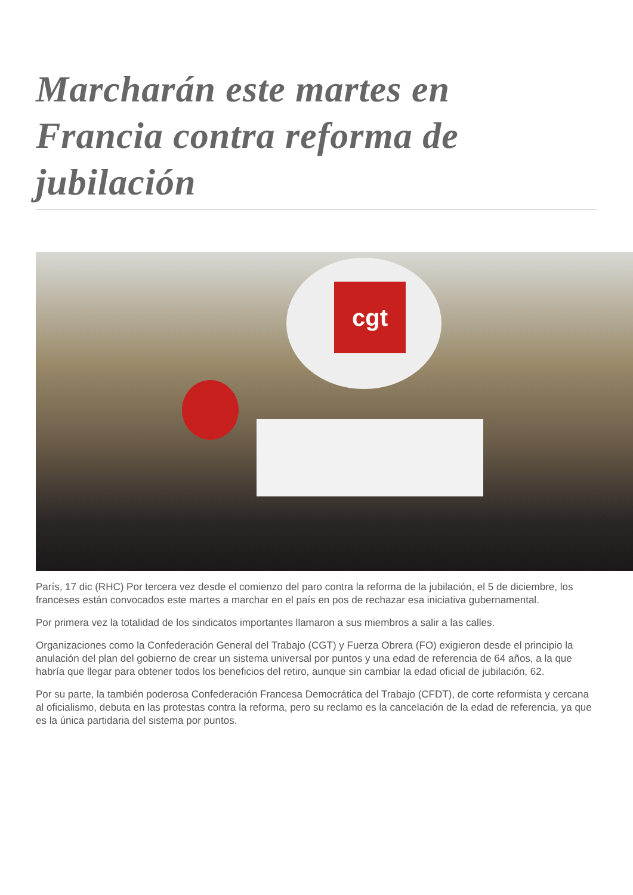Marcharán este martes en Francia contra reforma de jubilación
cgt
París, 17 dic (RHC) Por tercera vez desde el comienzo del paro contra la reforma de la jubilación, el 5 de diciembre, los franceses están convocados este martes a marchar en el país en pos de rechazar esa iniciativa gubernamental.
Por primera vez la totalidad de los sindicatos importantes llamaron a sus miembros a salir a las calles.
Organizaciones como la Confederación General del Trabajo (CGT) y Fuerza Obrera (FO) exigieron desde el principio la anulación del plan del gobierno de crear un sistema universal por puntos y una edad de referencia de 64 años, a la que habría que llegar para obtener todos los beneficios del retiro, aunque sin cambiar la edad oficial de jubilación, 62.
Por su parte, la también poderosa Confederación Francesa Democrática del Trabajo (CFDT), de corte reformista y cercana al oficialismo, debuta en las protestas contra la reforma, pero su reclamo es la cancelación de la edad de referencia, ya que es la única partidaria del sistema por puntos.